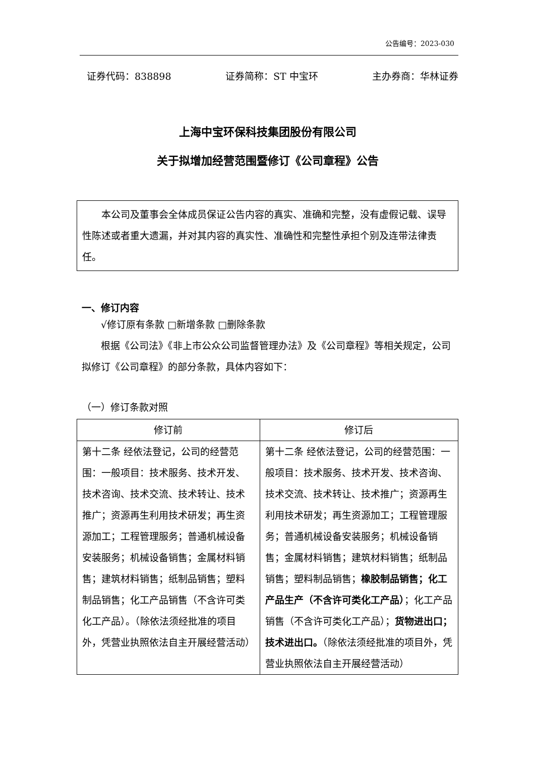公告编号：2023-030
证券代码：838898 证券简称：ST 中宝环 主办券商：华林证券
上海中宝环保科技集团股份有限公司
关于拟增加经营范围暨修订《公司章程》公告
本公司及董事会全体成员保证公告内容的真实、准确和完整，没有虚假记载、误导性陈述或者重大遗漏，并对其内容的真实性、准确性和完整性承担个别及连带法律责任。
一、修订内容
√修订原有条款 □新增条款 □删除条款
根据《公司法》《非上市公众公司监督管理办法》及《公司章程》等相关规定，公司拟修订《公司章程》的部分条款，具体内容如下：
（一）修订条款对照
| 修订前 | 修订后 |
| --- | --- |
| 第十二条 经依法登记，公司的经营范围：一般项目：技术服务、技术开发、技术咨询、技术交流、技术转让、技术推广；资源再生利用技术研发；再生资源加工；工程管理服务；普通机械设备安装服务；机械设备销售；金属材料销售；建筑材料销售；纸制品销售；塑料制品销售；化工产品销售（不含许可类化工产品）。（除依法须经批准的项目外，凭营业执照依法自主开展经营活动） | 第十二条 经依法登记，公司的经营范围：一般项目：技术服务、技术开发、技术咨询、技术交流、技术转让、技术推广；资源再生利用技术研发；再生资源加工；工程管理服务；普通机械设备安装服务；机械设备销售；金属材料销售；建筑材料销售；纸制品销售；塑料制品销售； 橡胶制品销售；化工产品生产（不含许可类化工产品） ；化工产品销售（不含许可类化工产品）； 货物进出口；技术进出口。 （除依法须经批准的项目外，凭营业执照依法自主开展经营活动） |